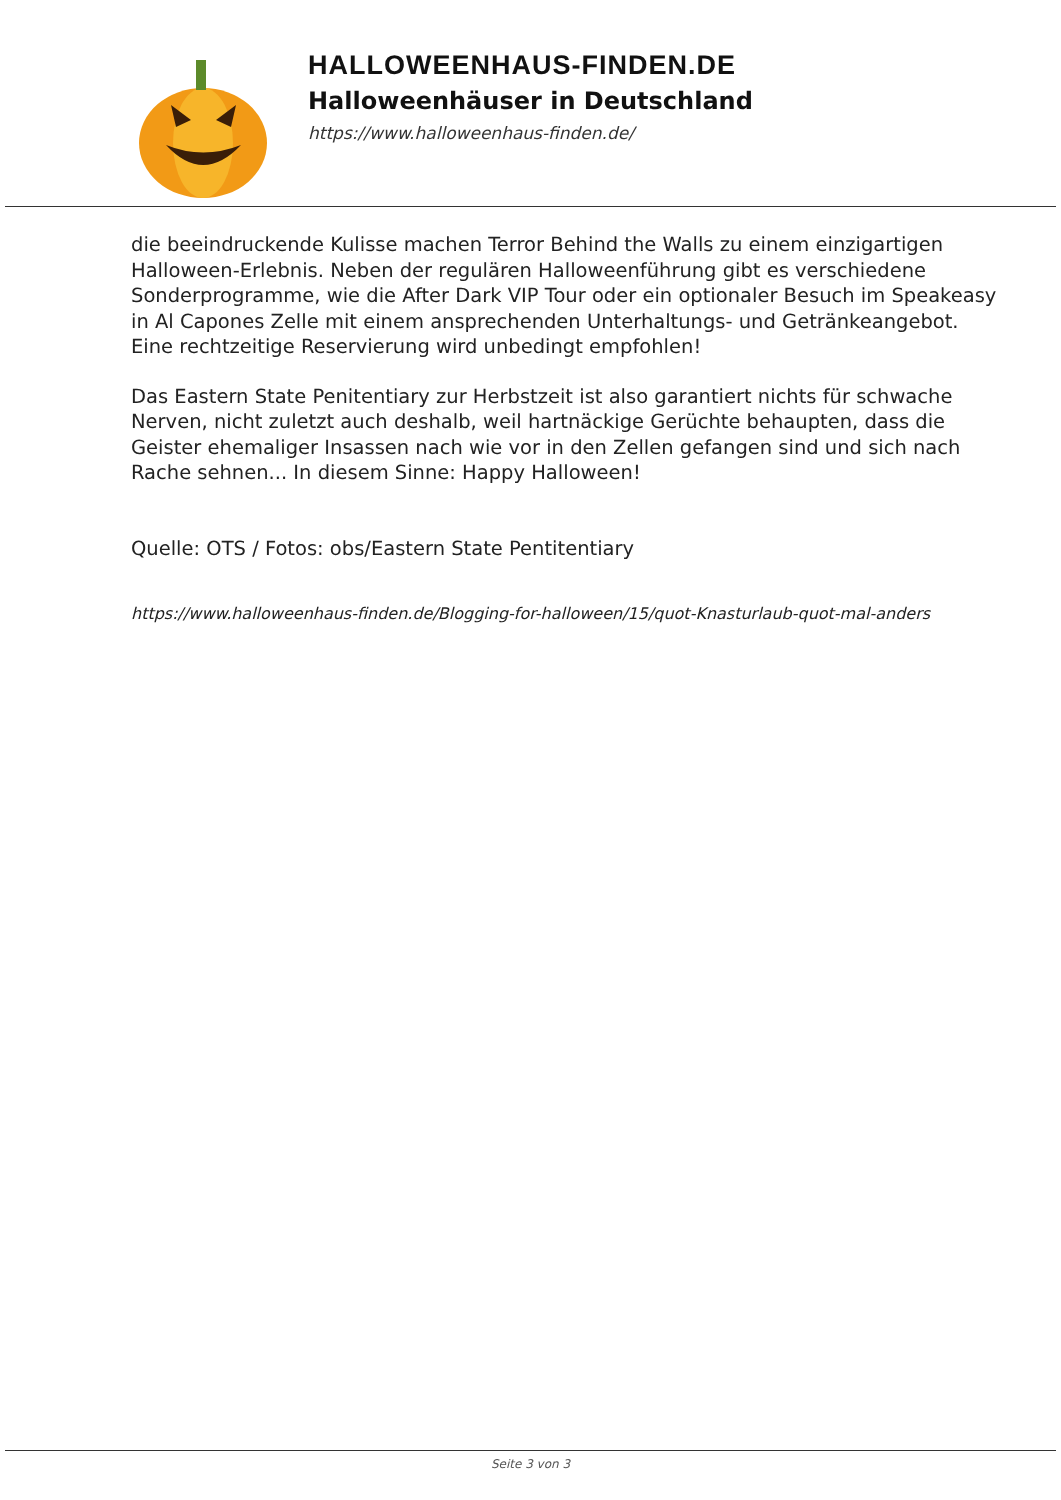HALLOWEENHAUS-FINDEN.DE
Halloweenhäuser in Deutschland
https://www.halloweenhaus-finden.de/
die beeindruckende Kulisse machen Terror Behind the Walls zu einem einzigartigen Halloween-Erlebnis. Neben der regulären Halloweenführung gibt es verschiedene Sonderprogramme, wie die After Dark VIP Tour oder ein optionaler Besuch im Speakeasy in Al Capones Zelle mit einem ansprechenden Unterhaltungs- und Getränkeangebot. Eine rechtzeitige Reservierung wird unbedingt empfohlen!
Das Eastern State Penitentiary zur Herbstzeit ist also garantiert nichts für schwache Nerven, nicht zuletzt auch deshalb, weil hartnäckige Gerüchte behaupten, dass die Geister ehemaliger Insassen nach wie vor in den Zellen gefangen sind und sich nach Rache sehnen... In diesem Sinne: Happy Halloween!
Quelle: OTS / Fotos: obs/Eastern State Pentitentiary
https://www.halloweenhaus-finden.de/Blogging-for-halloween/15/quot-Knasturlaub-quot-mal-anders
Seite 3 von 3